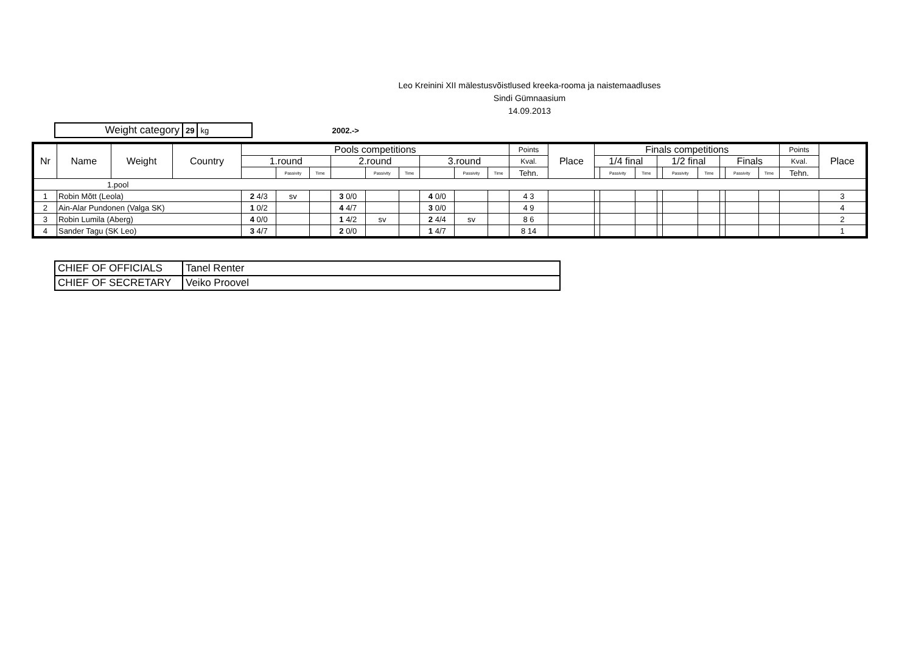Leo Kreinini XII mälestusvõistlused kreeka-rooma ja naistemaadluses
Sindi Gümnaasium
14.09.2013
| Weight category | 29 | kg |
2002.->
| Nr | Name | Weight | Country | Pools competitions | | | | | | | | | Points | Place | Finals competitions | | | | | | | | | Points | Place |
| --- | --- | --- | --- | --- | --- | --- | --- | --- | --- | --- | --- | --- | --- | --- | --- | --- | --- | --- | --- | --- | --- | --- | --- | --- | --- |
| | | | | 1.round | | | 2.round | | | 3.round | | | Kval. | | 1/4 final | | | 1/2 final | | | Finals | | | Kval. | |
| | | | | | Passivity | Time | | Passivity | Time | | Passivity | Time | Tehn. | | | Passivity | Time | | Passivity | Time | | Passivity | Time | Tehn. | |
| 1.pool | | | | | | | | | | | | | | | | | | | | | | | | | |
| 1 | Robin Mõtt (Leola) | | | 2 4/3 | sv | | 3 0/0 | | | 4 0/0 | | | 4 3 | | | | | | | | | | | | 3 |
| 2 | Ain-Alar Pundonen (Valga SK) | | | 1 0/2 | | | 4 4/7 | | | 3 0/0 | | | 4 9 | | | | | | | | | | | | 4 |
| 3 | Robin Lumila (Aberg) | | | 4 0/0 | | | 1 4/2 | sv | | 2 4/4 | sv | | 8 6 | | | | | | | | | | | | 2 |
| 4 | Sander Tagu (SK Leo) | | | 3 4/7 | | | 2 0/0 | | | 1 4/7 | | | 8 14 | | | | | | | | | | | | 1 |
| CHIEF OF OFFICIALS | Tanel Renter |
| CHIEF OF SECRETARY | Veiko Proovel |